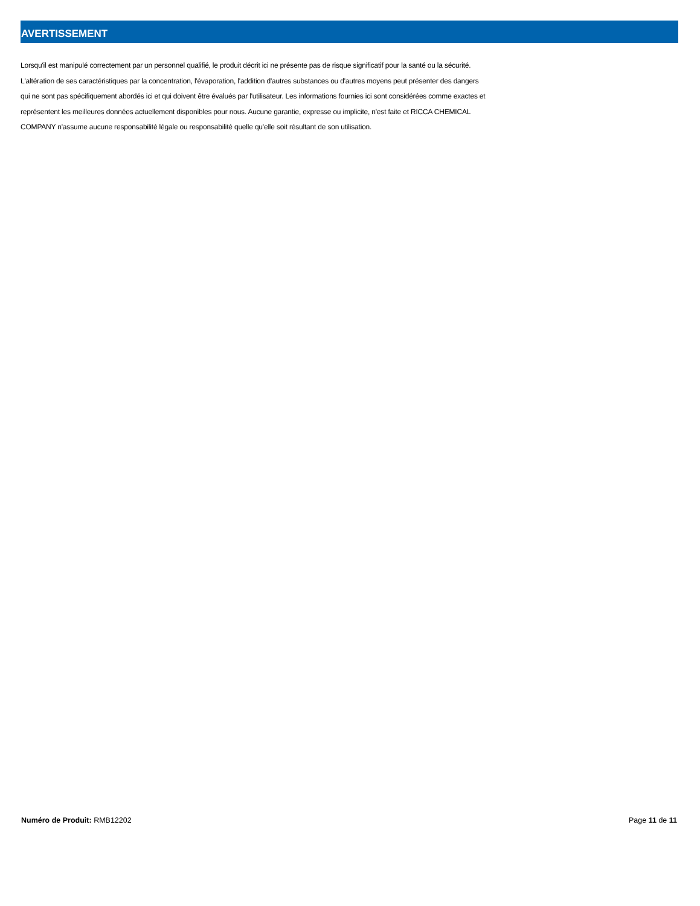AVERTISSEMENT
Lorsqu'il est manipulé correctement par un personnel qualifié, le produit décrit ici ne présente pas de risque significatif pour la santé ou la sécurité. L'altération de ses caractéristiques par la concentration, l'évaporation, l'addition d'autres substances ou d'autres moyens peut présenter des dangers qui ne sont pas spécifiquement abordés ici et qui doivent être évalués par l'utilisateur. Les informations fournies ici sont considérées comme exactes et représentent les meilleures données actuellement disponibles pour nous. Aucune garantie, expresse ou implicite, n'est faite et RICCA CHEMICAL COMPANY n'assume aucune responsabilité légale ou responsabilité quelle qu'elle soit résultant de son utilisation.
Numéro de Produit: RMB12202 Page 11 de 11